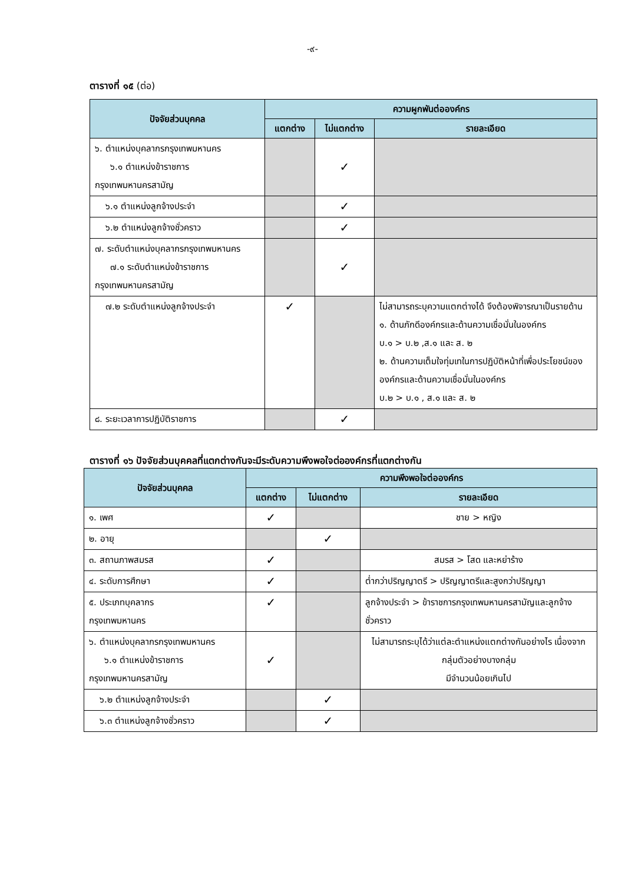-๙-
ตารางที่ ๑๕ (ต่อ)
| ปัจจัยส่วนบุคคล | ความผูกพันต่อองค์กร | | |
| --- | --- | --- | --- |
| | แตกต่าง | ไม่แตกต่าง | รายละเอียด |
| ๖. ตำแหน่งบุคลากรกรุงเทพมหานคร ๖.๑ ตำแหน่งข้าราชการ กรุงเทพมหานครสามัญ | | ✓ | |
| ๖.๑ ตำแหน่งลูกจ้างประจำ | | ✓ | |
| ๖.๒ ตำแหน่งลูกจ้างชั่วคราว | | ✓ | |
| ๗. ระดับตำแหน่งบุคลากรกรุงเทพมหานคร ๗.๑ ระดับตำแหน่งข้าราชการ กรุงเทพมหานครสามัญ | | ✓ | |
| ๗.๒ ระดับตำแหน่งลูกจ้างประจำ | ✓ | | ไม่สามารถระบุความแตกต่างได้ จึงต้องพิจารณาเป็นรายด้าน ๑. ด้านภักดีองค์กรและด้านความเชื่อมั่นในองค์กร บ.๑ > บ.๒ ,ส.๑ และ ส. ๒ ๒. ด้านความเต็มใจทุ่มเทในการปฏิบัติหน้าที่เพื่อประโยชน์ขององค์กรและด้านความเชื่อมั่นในองค์กร บ.๒ > บ.๑ , ส.๑ และ ส. ๒ |
| ๘. ระยะเวลาการปฏิบัติราชการ | | ✓ | |
ตารางที่ ๑๖ ปัจจัยส่วนบุคคลที่แตกต่างกันจะมีระดับความพึงพอใจต่อองค์กรที่แตกต่างกัน
| ปัจจัยส่วนบุคคล | ความพึงพอใจต่อองค์กร | | |
| --- | --- | --- | --- |
| | แตกต่าง | ไม่แตกต่าง | รายละเอียด |
| ๑. เพศ | ✓ | | ชาย > หญิง |
| ๒. อายุ | | ✓ | |
| ๓. สถานภาพสมรส | ✓ | | สมรส > โสด และหย่าร้าง |
| ๔. ระดับการศึกษา | ✓ | | ต่ำกว่าปริญญาตรี > ปริญญาตรีและสูงกว่าปริญญา |
| ๕. ประเภทบุคลากร กรุงเทพมหานคร | ✓ | | ลูกจ้างประจำ > ข้าราชการกรุงเทพมหานครสามัญและลูกจ้างชั่วคราว |
| ๖. ตำแหน่งบุคลากรกรุงเทพมหานคร ๖.๑ ตำแหน่งข้าราชการ กรุงเทพมหานครสามัญ | ✓ | | ไม่สามารถระบุได้ว่าแต่ละตำแหน่งแตกต่างกันอย่างไร เนื่องจากกลุ่มตัวอย่างบางกลุ่ม มีจำนวนน้อยเกินไป |
| ๖.๒ ตำแหน่งลูกจ้างประจำ | | ✓ | |
| ๖.๓ ตำแหน่งลูกจ้างชั่วคราว | | ✓ | |